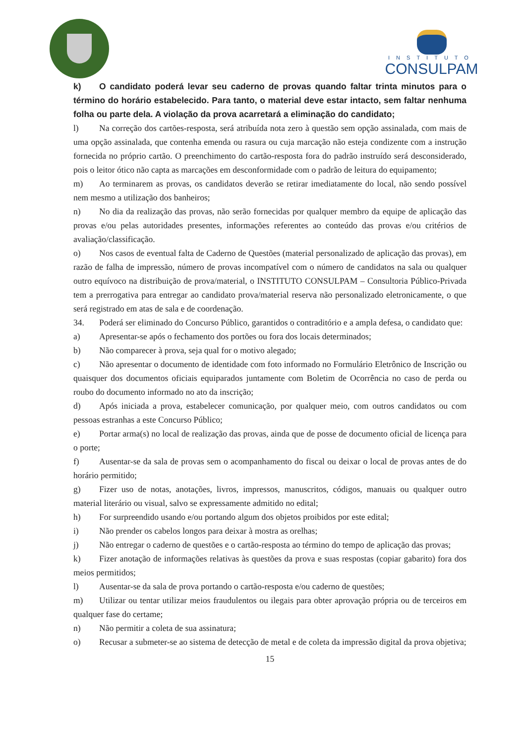INSTITUTO
CONSULPAM
k) O candidato poderá levar seu caderno de provas quando faltar trinta minutos para o término do horário estabelecido. Para tanto, o material deve estar intacto, sem faltar nenhuma folha ou parte dela. A violação da prova acarretará a eliminação do candidato;
l) Na correção dos cartões-resposta, será atribuída nota zero à questão sem opção assinalada, com mais de uma opção assinalada, que contenha emenda ou rasura ou cuja marcação não esteja condizente com a instrução fornecida no próprio cartão. O preenchimento do cartão-resposta fora do padrão instruído será desconsiderado, pois o leitor ótico não capta as marcações em desconformidade com o padrão de leitura do equipamento;
m) Ao terminarem as provas, os candidatos deverão se retirar imediatamente do local, não sendo possível nem mesmo a utilização dos banheiros;
n) No dia da realização das provas, não serão fornecidas por qualquer membro da equipe de aplicação das provas e/ou pelas autoridades presentes, informações referentes ao conteúdo das provas e/ou critérios de avaliação/classificação.
o) Nos casos de eventual falta de Caderno de Questões (material personalizado de aplicação das provas), em razão de falha de impressão, número de provas incompatível com o número de candidatos na sala ou qualquer outro equívoco na distribuição de prova/material, o INSTITUTO CONSULPAM – Consultoria Público-Privada tem a prerrogativa para entregar ao candidato prova/material reserva não personalizado eletronicamente, o que será registrado em atas de sala e de coordenação.
34. Poderá ser eliminado do Concurso Público, garantidos o contraditório e a ampla defesa, o candidato que:
a) Apresentar-se após o fechamento dos portões ou fora dos locais determinados;
b) Não comparecer à prova, seja qual for o motivo alegado;
c) Não apresentar o documento de identidade com foto informado no Formulário Eletrônico de Inscrição ou quaisquer dos documentos oficiais equiparados juntamente com Boletim de Ocorrência no caso de perda ou roubo do documento informado no ato da inscrição;
d) Após iniciada a prova, estabelecer comunicação, por qualquer meio, com outros candidatos ou com pessoas estranhas a este Concurso Público;
e) Portar arma(s) no local de realização das provas, ainda que de posse de documento oficial de licença para o porte;
f) Ausentar-se da sala de provas sem o acompanhamento do fiscal ou deixar o local de provas antes de do horário permitido;
g) Fizer uso de notas, anotações, livros, impressos, manuscritos, códigos, manuais ou qualquer outro material literário ou visual, salvo se expressamente admitido no edital;
h) For surpreendido usando e/ou portando algum dos objetos proibidos por este edital;
i) Não prender os cabelos longos para deixar à mostra as orelhas;
j) Não entregar o caderno de questões e o cartão-resposta ao término do tempo de aplicação das provas;
k) Fizer anotação de informações relativas às questões da prova e suas respostas (copiar gabarito) fora dos meios permitidos;
l) Ausentar-se da sala de prova portando o cartão-resposta e/ou caderno de questões;
m) Utilizar ou tentar utilizar meios fraudulentos ou ilegais para obter aprovação própria ou de terceiros em qualquer fase do certame;
n) Não permitir a coleta de sua assinatura;
o) Recusar a submeter-se ao sistema de detecção de metal e de coleta da impressão digital da prova objetiva;
15